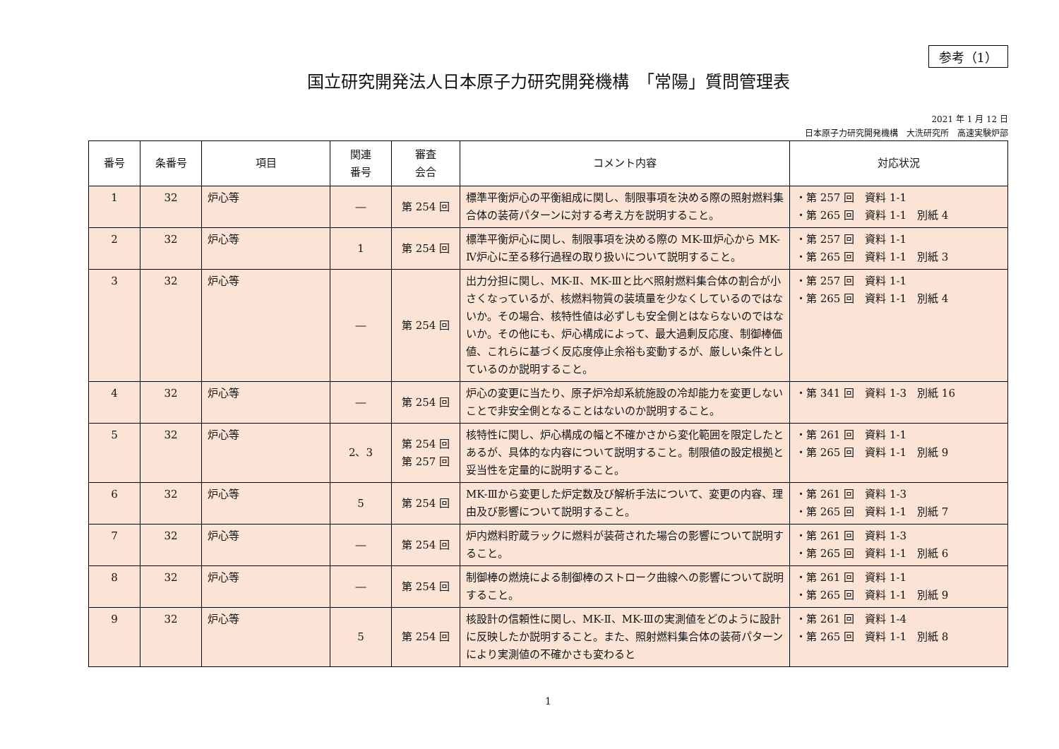参考（1）
国立研究開発法人日本原子力研究開発機構　「常陽」質問管理表
2021 年 1 月 12 日
日本原子力研究開発機構　大洗研究所　高速実験炉部
| 番号 | 条番号 | 項目 | 関連 番号 | 審査 会合 | コメント内容 | 対応状況 |
| --- | --- | --- | --- | --- | --- | --- |
| 1 | 32 | 炉心等 | ― | 第 254 回 | 標準平衡炉心の平衡組成に関し、制限事項を決める際の照射燃料集合体の装荷パターンに対する考え方を説明すること。 | ・第 257 回 資料 1-1 ・第 265 回 資料 1-1 別紙 4 |
| 2 | 32 | 炉心等 | 1 | 第 254 回 | 標準平衡炉心に関し、制限事項を決める際の MK-Ⅲ炉心から MK-Ⅳ炉心に至る移行過程の取り扱いについて説明すること。 | ・第 257 回 資料 1-1 ・第 265 回 資料 1-1 別紙 3 |
| 3 | 32 | 炉心等 | ― | 第 254 回 | 出力分担に関し、MK-Ⅱ、MK-Ⅲと比べ照射燃料集合体の割合が小さくなっているが、核燃料物質の装填量を少なくしているのではないか。その場合、核特性値は必ずしも安全側とはならないのではないか。その他にも、炉心構成によって、最大過剰反応度、制御棒価値、これらに基づく反応度停止余裕も変動するが、厳しい条件としているのか説明すること。 | ・第 257 回 資料 1-1 ・第 265 回 資料 1-1 別紙 4 |
| 4 | 32 | 炉心等 | ― | 第 254 回 | 炉心の変更に当たり、原子炉冷却系統施設の冷却能力を変更しないことで非安全側となることはないのか説明すること。 | ・第 341 回 資料 1-3 別紙 16 |
| 5 | 32 | 炉心等 | 2、3 | 第 254 回 第 257 回 | 核特性に関し、炉心構成の幅と不確かさから変化範囲を限定したとあるが、具体的な内容について説明すること。制限値の設定根拠と妥当性を定量的に説明すること。 | ・第 261 回 資料 1-1 ・第 265 回 資料 1-1 別紙 9 |
| 6 | 32 | 炉心等 | 5 | 第 254 回 | MK-Ⅲから変更した炉定数及び解析手法について、変更の内容、理由及び影響について説明すること。 | ・第 261 回 資料 1-3 ・第 265 回 資料 1-1 別紙 7 |
| 7 | 32 | 炉心等 | ― | 第 254 回 | 炉内燃料貯蔵ラックに燃料が装荷された場合の影響について説明すること。 | ・第 261 回 資料 1-3 ・第 265 回 資料 1-1 別紙 6 |
| 8 | 32 | 炉心等 | ― | 第 254 回 | 制御棒の燃焼による制御棒のストローク曲線への影響について説明すること。 | ・第 261 回 資料 1-1 ・第 265 回 資料 1-1 別紙 9 |
| 9 | 32 | 炉心等 | 5 | 第 254 回 | 核設計の信頼性に関し、MK-Ⅱ、MK-Ⅲの実測値をどのように設計に反映したか説明すること。また、照射燃料集合体の装荷パターンにより実測値の不確かさも変わると | ・第 261 回 資料 1-4 ・第 265 回 資料 1-1 別紙 8 |
1